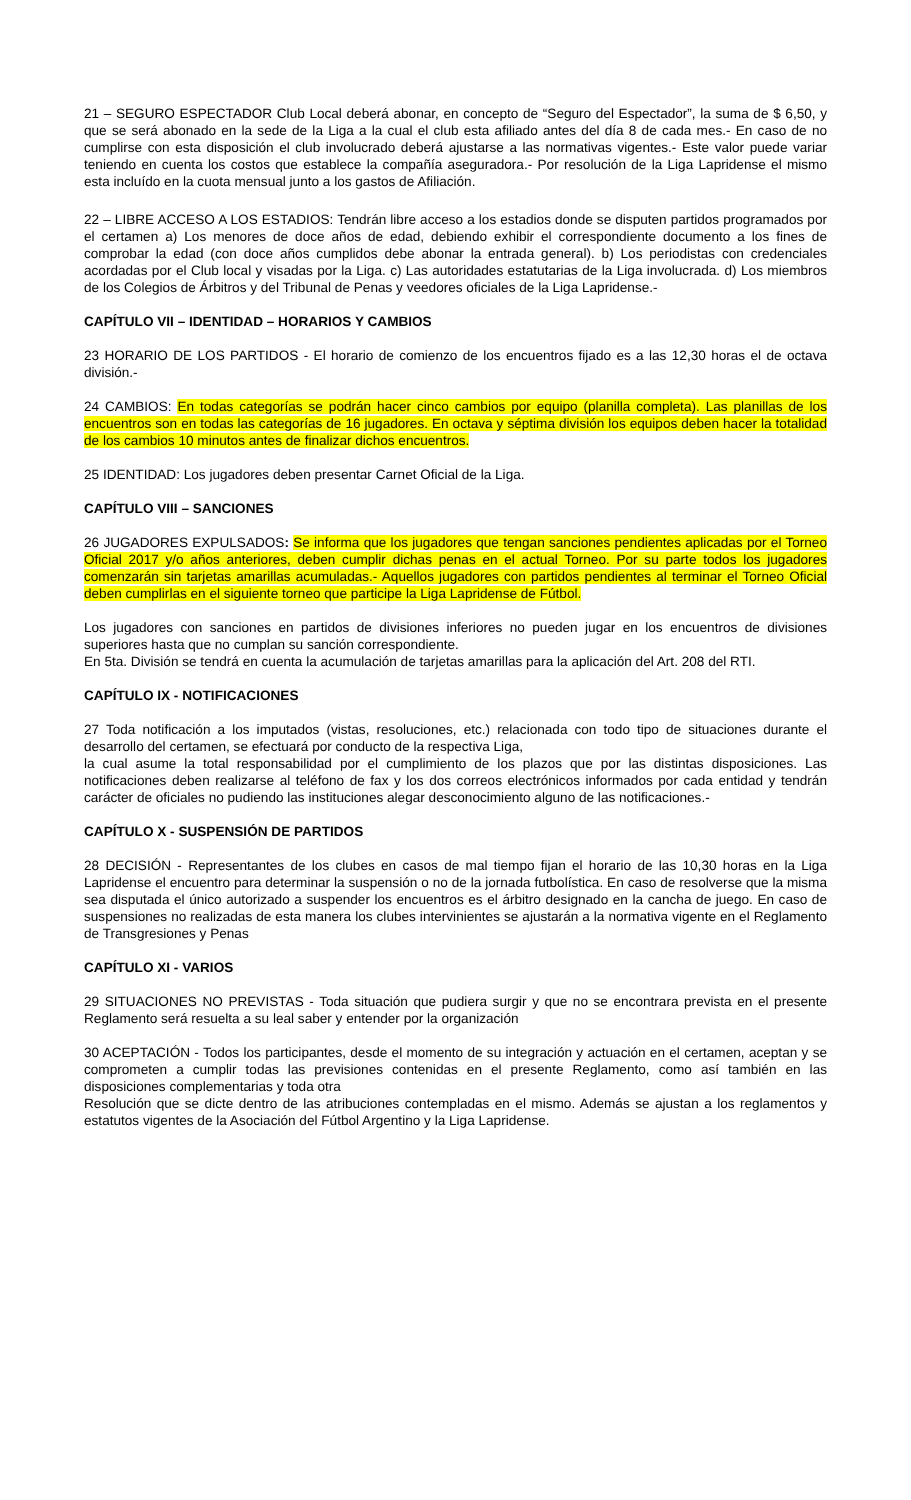21 – SEGURO ESPECTADOR Club Local deberá abonar, en concepto de “Seguro del Espectador”, la suma de $ 6,50, y que se será abonado en la sede de la Liga a la cual el club esta afiliado antes del día 8 de cada mes.- En caso de no cumplirse con esta disposición el club involucrado deberá ajustarse a las normativas vigentes.- Este valor puede variar teniendo en cuenta los costos que establece la compañía aseguradora.- Por resolución de la Liga Lapridense el mismo esta incluído en la cuota mensual junto a los gastos de Afiliación.
22 – LIBRE ACCESO A LOS ESTADIOS: Tendrán libre acceso a los estadios donde se disputen partidos programados por el certamen a) Los menores de doce años de edad, debiendo exhibir el correspondiente documento a los fines de comprobar la edad (con doce años cumplidos debe abonar la entrada general). b) Los periodistas con credenciales acordadas por el Club local y visadas por la Liga. c) Las autoridades estatutarias de la Liga involucrada. d) Los miembros de los Colegios de Árbitros y del Tribunal de Penas y veedores oficiales de la Liga Lapridense.-
CAPÍTULO VII – IDENTIDAD – HORARIOS Y CAMBIOS
23 HORARIO DE LOS PARTIDOS - El horario de comienzo de los encuentros fijado es a las 12,30 horas el de octava división.-
24 CAMBIOS: En todas categorías se podrán hacer cinco cambios por equipo (planilla completa). Las planillas de los encuentros son en todas las categorías de 16 jugadores. En octava y séptima división los equipos deben hacer la totalidad de los cambios 10 minutos antes de finalizar dichos encuentros.
25 IDENTIDAD: Los jugadores deben presentar Carnet Oficial de la Liga.
CAPÍTULO VIII – SANCIONES
26 JUGADORES EXPULSADOS: Se informa que los jugadores que tengan sanciones pendientes aplicadas por el Torneo Oficial 2017 y/o años anteriores, deben cumplir dichas penas en el actual Torneo. Por su parte todos los jugadores comenzarán sin tarjetas amarillas acumuladas.- Aquellos jugadores con partidos pendientes al terminar el Torneo Oficial deben cumplirlas en el siguiente torneo que participe la Liga Lapridense de Fútbol.
Los jugadores con sanciones en partidos de divisiones inferiores no pueden jugar en los encuentros de divisiones superiores hasta que no cumplan su sanción correspondiente.
En 5ta. División se tendrá en cuenta la acumulación de tarjetas amarillas para la aplicación del Art. 208 del RTI.
CAPÍTULO IX - NOTIFICACIONES
27 Toda notificación a los imputados (vistas, resoluciones, etc.) relacionada con todo tipo de situaciones durante el desarrollo del certamen, se efectuará por conducto de la respectiva Liga,
la cual asume la total responsabilidad por el cumplimiento de los plazos que por las distintas disposiciones. Las notificaciones deben realizarse al teléfono de fax y los dos correos electrónicos informados por cada entidad y tendrán carácter de oficiales no pudiendo las instituciones alegar desconocimiento alguno de las notificaciones.-
CAPÍTULO X - SUSPENSIÓN DE PARTIDOS
28 DECISIÓN - Representantes de los clubes en casos de mal tiempo fijan el horario de las 10,30 horas en la Liga Lapridense el encuentro para determinar la suspensión o no de la jornada futbolística. En caso de resolverse que la misma sea disputada el único autorizado a suspender los encuentros es el árbitro designado en la cancha de juego. En caso de suspensiones no realizadas de esta manera los clubes intervinientes se ajustarán a la normativa vigente en el Reglamento de Transgresiones y Penas
CAPÍTULO XI - VARIOS
29 SITUACIONES NO PREVISTAS - Toda situación que pudiera surgir y que no se encontrara prevista en el presente Reglamento será resuelta a su leal saber y entender por la organización
30 ACEPTACIÓN - Todos los participantes, desde el momento de su integración y actuación en el certamen, aceptan y se comprometen a cumplir todas las previsiones contenidas en el presente Reglamento, como así también en las disposiciones complementarias y toda otra
Resolución que se dicte dentro de las atribuciones contempladas en el mismo. Además se ajustan a los reglamentos y estatutos vigentes de la Asociación del Fútbol Argentino y la Liga Lapridense.